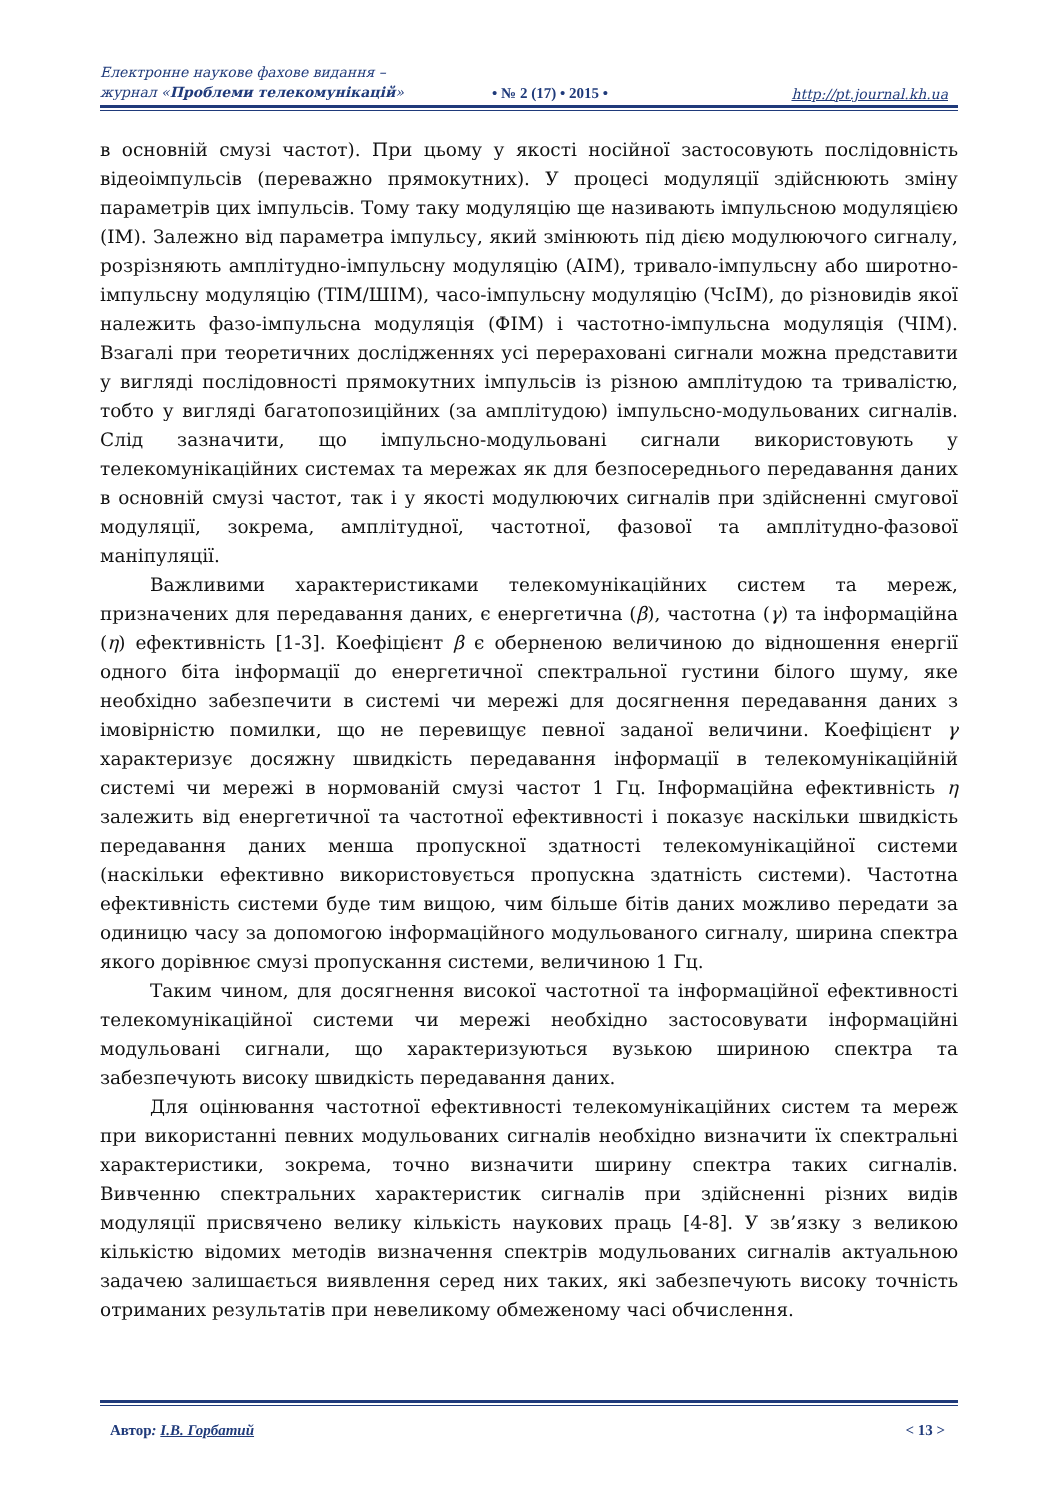Електронне наукове фахове видання –
журнал «Проблеми телекомунікацій»
• № 2 (17) • 2015 •
http://pt.journal.kh.ua
в основній смузі частот). При цьому у якості носійної застосовують послідовність відеоімпульсів (переважно прямокутних). У процесі модуляції здійснюють зміну параметрів цих імпульсів. Тому таку модуляцію ще називають імпульсною модуляцією (ІМ). Залежно від параметра імпульсу, який змінюють під дією модулюючого сигналу, розрізняють амплітудно-імпульсну модуляцію (АІМ), тривало-імпульсну або широтно-імпульсну модуляцію (ТІМ/ШІМ), часо-імпульсну модуляцію (ЧсІМ), до різновидів якої належить фазо-імпульсна модуляція (ФІМ) і частотно-імпульсна модуляція (ЧІМ). Взагалі при теоретичних дослідженнях усі перераховані сигнали можна представити у вигляді послідовності прямокутних імпульсів із різною амплітудою та тривалістю, тобто у вигляді багатопозиційних (за амплітудою) імпульсно-модульованих сигналів. Слід зазначити, що імпульсно-модульовані сигнали використовують у телекомунікаційних системах та мережах як для безпосереднього передавання даних в основній смузі частот, так і у якості модулюючих сигналів при здійсненні смугової модуляції, зокрема, амплітудної, частотної, фазової та амплітудно-фазової маніпуляції.
Важливими характеристиками телекомунікаційних систем та мереж, призначених для передавання даних, є енергетична (β), частотна (γ) та інформаційна (η) ефективність [1-3]. Коефіцієнт β є оберненою величиною до відношення енергії одного біта інформації до енергетичної спектральної густини білого шуму, яке необхідно забезпечити в системі чи мережі для досягнення передавання даних з імовірністю помилки, що не перевищує певної заданої величини. Коефіцієнт γ характеризує досяжну швидкість передавання інформації в телекомунікаційній системі чи мережі в нормованій смузі частот 1 Гц. Інформаційна ефективність η залежить від енергетичної та частотної ефективності і показує наскільки швидкість передавання даних менша пропускної здатності телекомунікаційної системи (наскільки ефективно використовується пропускна здатність системи). Частотна ефективність системи буде тим вищою, чим більше бітів даних можливо передати за одиницю часу за допомогою інформаційного модульованого сигналу, ширина спектра якого дорівнює смузі пропускання системи, величиною 1 Гц.
Таким чином, для досягнення високої частотної та інформаційної ефективності телекомунікаційної системи чи мережі необхідно застосовувати інформаційні модульовані сигнали, що характеризуються вузькою шириною спектра та забезпечують високу швидкість передавання даних.
Для оцінювання частотної ефективності телекомунікаційних систем та мереж при використанні певних модульованих сигналів необхідно визначити їх спектральні характеристики, зокрема, точно визначити ширину спектра таких сигналів. Вивченню спектральних характеристик сигналів при здійсненні різних видів модуляції присвячено велику кількість наукових праць [4-8]. У зв’язку з великою кількістю відомих методів визначення спектрів модульованих сигналів актуальною задачею залишається виявлення серед них таких, які забезпечують високу точність отриманих результатів при невеликому обмеженому часі обчислення.
Автор: І.В. Горбатий < 13 >